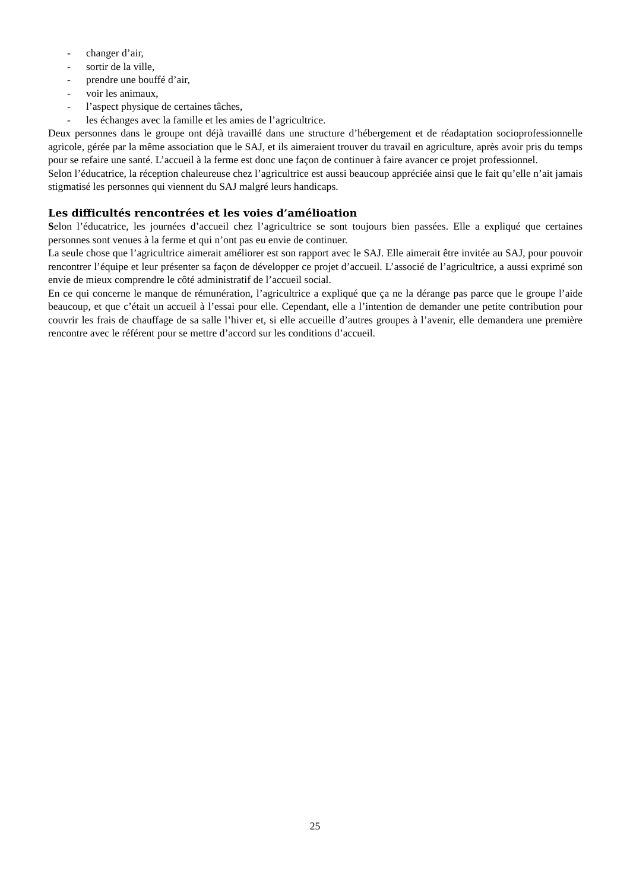- changer d’air,
- sortir de la ville,
- prendre une bouffé d’air,
- voir les animaux,
- l’aspect physique de certaines tâches,
- les échanges avec la famille et les amies de l’agricultrice.
Deux personnes dans le groupe ont déjà travaillé dans une structure d’hébergement et de réadaptation socioprofessionnelle agricole, gérée par la même association que le SAJ, et ils aimeraient trouver du travail en agriculture, après avoir pris du temps pour se refaire une santé. L’accueil à la ferme est donc une façon de continuer à faire avancer ce projet professionnel.
Selon l’éducatrice, la réception chaleureuse chez l’agricultrice est aussi beaucoup appréciée ainsi que le fait qu’elle n’ait jamais stigmatisé les personnes qui viennent du SAJ malgré leurs handicaps.
Les difficultés rencontrées et les voies d’amélioation
Selon l’éducatrice, les journées d’accueil chez l’agricultrice se sont toujours bien passées. Elle a expliqué que certaines personnes sont venues à la ferme et qui n’ont pas eu envie de continuer.
La seule chose que l’agricultrice aimerait améliorer est son rapport avec le SAJ. Elle aimerait être invitée au SAJ, pour pouvoir rencontrer l’équipe et leur présenter sa façon de développer ce projet d’accueil. L’associé de l’agricultrice, a aussi exprimé son envie de mieux comprendre le côté administratif de l’accueil social.
En ce qui concerne le manque de rémunération, l’agricultrice a expliqué que ça ne la dérange pas parce que le groupe l’aide beaucoup, et que c’était un accueil à l’essai pour elle. Cependant, elle a l’intention de demander une petite contribution pour couvrir les frais de chauffage de sa salle l’hiver et, si elle accueille d’autres groupes à l’avenir, elle demandera une première rencontre avec le référent pour se mettre d’accord sur les conditions d’accueil.
25